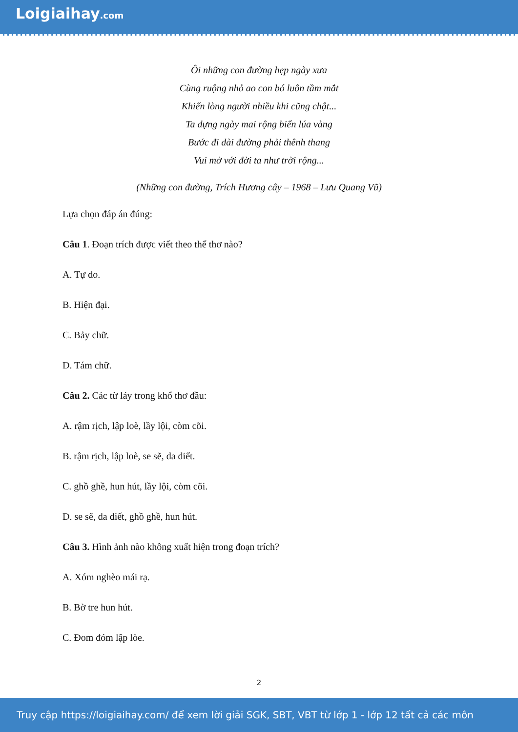Loigiaihay.com
Ôi những con đường hẹp ngày xưa
Cùng ruộng nhỏ ao con bó luôn tầm mắt
Khiến lòng người nhiều khi cũng chật...
Ta dựng ngày mai rộng biển lúa vàng
Bước đi dài đường phải thênh thang
Vui mở với đời ta như trời rộng...
(Những con đường, Trích Hương cây – 1968 – Lưu Quang Vũ)
Lựa chọn đáp án đúng:
Câu 1. Đoạn trích được viết theo thể thơ nào?
A. Tự do.
B. Hiện đại.
C. Bảy chữ.
D. Tám chữ.
Câu 2. Các từ láy trong khổ thơ đầu:
A. rậm rịch, lập loè, lầy lội, còm cõi.
B. rậm rịch, lập loè, se sẽ, da diết.
C. ghồ ghề, hun hút, lầy lội, còm cõi.
D. se sẽ, da diết, ghồ ghề, hun hút.
Câu 3. Hình ảnh nào không xuất hiện trong đoạn trích?
A. Xóm nghèo mái rạ.
B. Bờ tre hun hút.
C. Đom đóm lập lòe.
2
Truy cập https://loigiaihay.com/ để xem lời giải SGK, SBT, VBT từ lớp 1 - lớp 12 tất cả các môn